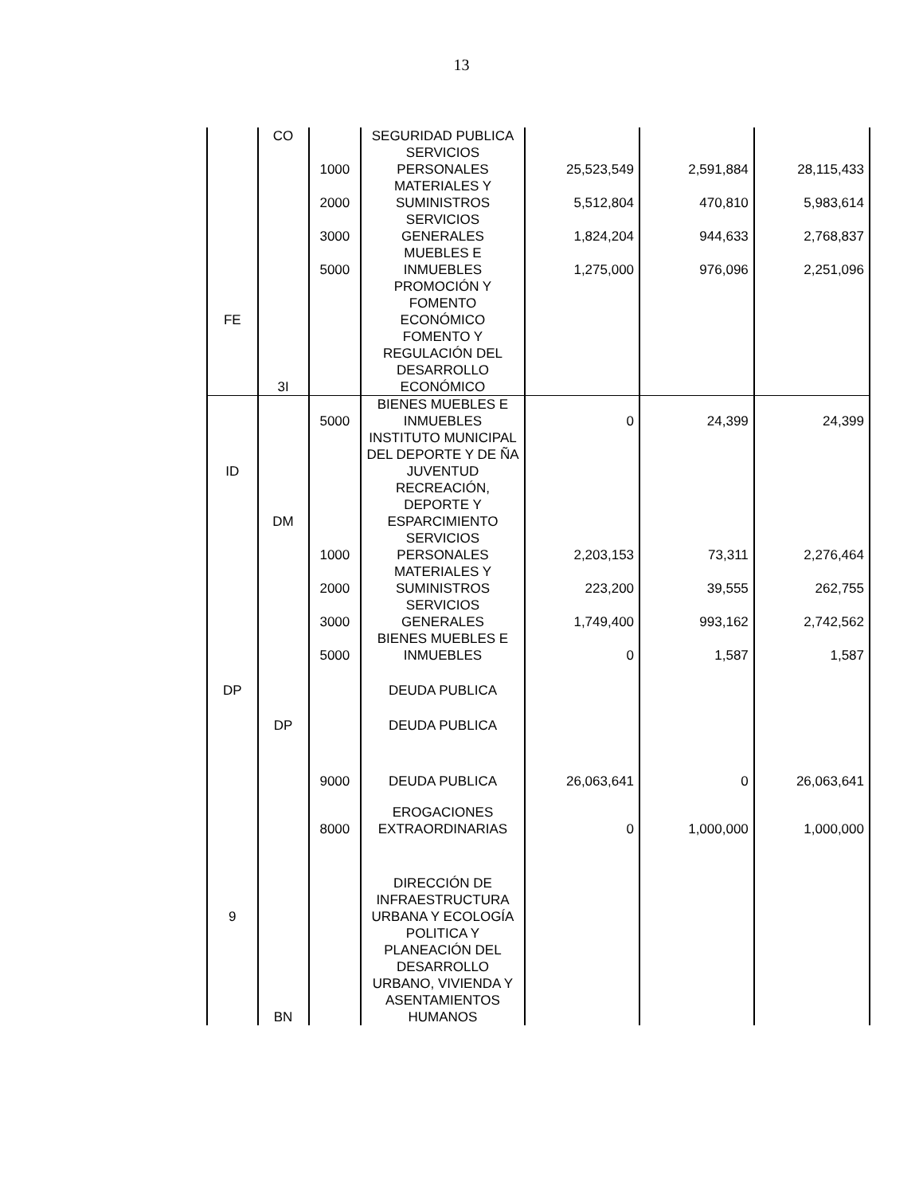13
| | CO | | SEGURIDAD PUBLICA | | | |
| | | 1000 | SERVICIOS PERSONALES | 25,523,549 | 2,591,884 | 28,115,433 |
| | | 2000 | MATERIALES Y SUMINISTROS | 5,512,804 | 470,810 | 5,983,614 |
| | | 3000 | SERVICIOS GENERALES | 1,824,204 | 944,633 | 2,768,837 |
| | | 5000 | MUEBLES E INMUEBLES | 1,275,000 | 976,096 | 2,251,096 |
| FE | | | PROMOCIÓN Y FOMENTO ECONÓMICO | | | |
| | 3I | | FOMENTO Y REGULACIÓN DEL DESARROLLO ECONÓMICO | | | |
| | | 5000 | BIENES MUEBLES E INMUEBLES | 0 | 24,399 | 24,399 |
| ID | | | INSTITUTO MUNICIPAL DEL DEPORTE Y DE ÑA JUVENTUD | | | |
| | DM | | RECREACIÓN, DEPORTE Y ESPARCIMIENTO | | | |
| | | 1000 | SERVICIOS PERSONALES | 2,203,153 | 73,311 | 2,276,464 |
| | | 2000 | MATERIALES Y SUMINISTROS | 223,200 | 39,555 | 262,755 |
| | | 3000 | SERVICIOS GENERALES | 1,749,400 | 993,162 | 2,742,562 |
| | | 5000 | BIENES MUEBLES E INMUEBLES | 0 | 1,587 | 1,587 |
| DP | | | DEUDA PUBLICA | | | |
| | DP | | DEUDA PUBLICA | | | |
| | | 9000 | DEUDA PUBLICA | 26,063,641 | 0 | 26,063,641 |
| | | 8000 | EROGACIONES EXTRAORDINARIAS | 0 | 1,000,000 | 1,000,000 |
| 9 | | | DIRECCIÓN DE INFRAESTRUCTURA URBANA Y ECOLOGÍA | | | |
| | BN | | POLITICA Y PLANEACIÓN DEL DESARROLLO URBANO, VIVIENDA Y ASENTAMIENTOS HUMANOS | | | |